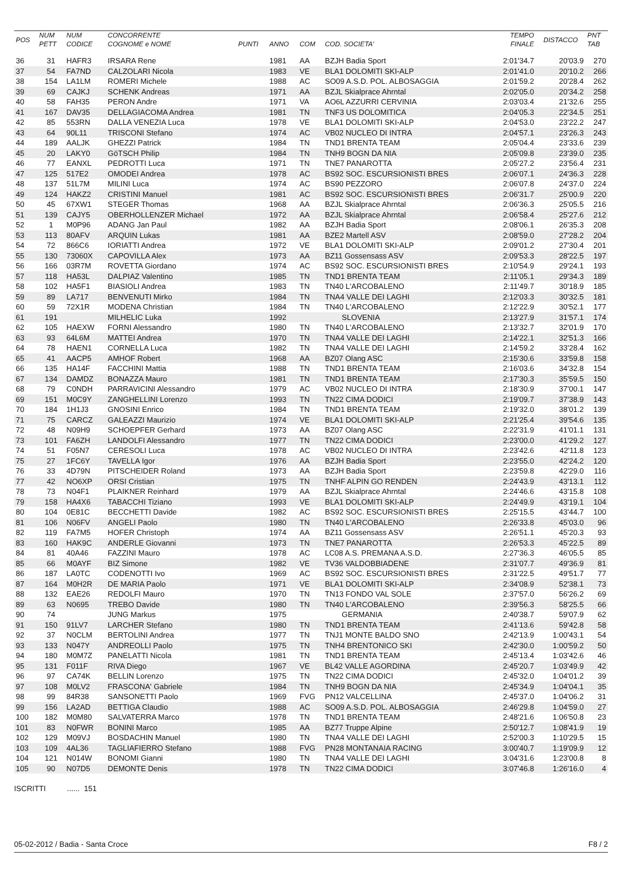| POS | NUM PETT | NUM CODICE | CONCORRENTE COGNOME e NOME | PUNTI | ANNO | COM | COD. SOCIETA' | TEMPO FINALE | DISTACCO | PNT TAB |
| --- | --- | --- | --- | --- | --- | --- | --- | --- | --- | --- |
| 36 | 31 | HAFR3 | IRSARA Rene | | 1981 | AA | BZJH Badia Sport | 2:01'34.7 | 20'03.9 | 270 |
| 37 | 54 | FA7ND | CALZOLARI Nicola | | 1983 | VE | BLA1 DOLOMITI SKI-ALP | 2:01'41.0 | 20'10.2 | 266 |
| 38 | 154 | LA1LM | ROMERI Michele | | 1988 | AC | SO09 A.S.D. POL. ALBOSAGGIA | 2:01'59.2 | 20'28.4 | 262 |
| 39 | 69 | CAJKJ | SCHENK Andreas | | 1971 | AA | BZJL Skialprace Ahrntal | 2:02'05.0 | 20'34.2 | 258 |
| 40 | 58 | FAH35 | PERON Andre | | 1971 | VA | AO6L AZZURRI CERVINIA | 2:03'03.4 | 21'32.6 | 255 |
| 41 | 167 | DAV35 | DELLAGIACOMA Andrea | | 1981 | TN | TNF3 US DOLOMITICA | 2:04'05.3 | 22'34.5 | 251 |
| 42 | 85 | 553RN | DALLA VENEZIA Luca | | 1978 | VE | BLA1 DOLOMITI SKI-ALP | 2:04'53.0 | 23'22.2 | 247 |
| 43 | 64 | 90L11 | TRISCONI Stefano | | 1974 | AC | VB02 NUCLEO DI INTRA | 2:04'57.1 | 23'26.3 | 243 |
| 44 | 189 | AALJK | GHEZZI Patrick | | 1984 | TN | TND1 BRENTA TEAM | 2:05'04.4 | 23'33.6 | 239 |
| 45 | 20 | LAKY0 | GöTSCH Philip | | 1984 | TN | TNH9 BOGN DA NIA | 2:05'09.8 | 23'39.0 | 235 |
| 46 | 77 | EANXL | PEDROTTI Luca | | 1971 | TN | TNE7 PANAROTTA | 2:05'27.2 | 23'56.4 | 231 |
| 47 | 125 | 517E2 | OMODEI Andrea | | 1978 | AC | BS92 SOC. ESCURSIONISTI BRES | 2:06'07.1 | 24'36.3 | 228 |
| 48 | 137 | 51L7M | MILINI Luca | | 1974 | AC | BS90 PEZZORO | 2:06'07.8 | 24'37.0 | 224 |
| 49 | 124 | HAKZ2 | CRISTINI Manuel | | 1981 | AC | BS92 SOC. ESCURSIONISTI BRES | 2:06'31.7 | 25'00.9 | 220 |
| 50 | 45 | 67XW1 | STEGER Thomas | | 1968 | AA | BZJL Skialprace Ahrntal | 2:06'36.3 | 25'05.5 | 216 |
| 51 | 139 | CAJY5 | OBERHOLLENZER Michael | | 1972 | AA | BZJL Skialprace Ahrntal | 2:06'58.4 | 25'27.6 | 212 |
| 52 | 1 | M0P96 | ADANG Jan Paul | | 1982 | AA | BZJH Badia Sport | 2:08'06.1 | 26'35.3 | 208 |
| 53 | 113 | 80AFV | ARQUIN Lukas | | 1981 | AA | BZE2 Martell ASV | 2:08'59.0 | 27'28.2 | 204 |
| 54 | 72 | 866C6 | IORIATTI Andrea | | 1972 | VE | BLA1 DOLOMITI SKI-ALP | 2:09'01.2 | 27'30.4 | 201 |
| 55 | 130 | 73060X | CAPOVILLA Alex | | 1973 | AA | BZ11 Gossensass ASV | 2:09'53.3 | 28'22.5 | 197 |
| 56 | 166 | 03R7M | ROVETTA Giordano | | 1974 | AC | BS92 SOC. ESCURSIONISTI BRES | 2:10'54.9 | 29'24.1 | 193 |
| 57 | 118 | HA53L | DALPIAZ Valentino | | 1985 | TN | TND1 BRENTA TEAM | 2:11'05.1 | 29'34.3 | 189 |
| 58 | 102 | HA5F1 | BIASIOLI Andrea | | 1983 | TN | TN40 L'ARCOBALENO | 2:11'49.7 | 30'18.9 | 185 |
| 59 | 89 | LA717 | BENVENUTI Mirko | | 1984 | TN | TNA4 VALLE DEI LAGHI | 2:12'03.3 | 30'32.5 | 181 |
| 60 | 59 | 72X1R | MODENA Christian | | 1984 | TN | TN40 L'ARCOBALENO | 2:12'22.9 | 30'52.1 | 177 |
| 61 | 191 | | MILHELIC Luka | | 1992 | | SLOVENIA | 2:13'27.9 | 31'57.1 | 174 |
| 62 | 105 | HAEXW | FORNI Alessandro | | 1980 | TN | TN40 L'ARCOBALENO | 2:13'32.7 | 32'01.9 | 170 |
| 63 | 93 | 64L6M | MATTEI Andrea | | 1970 | TN | TNA4 VALLE DEI LAGHI | 2:14'22.1 | 32'51.3 | 166 |
| 64 | 78 | HAEN1 | CORNELLA Luca | | 1982 | TN | TNA4 VALLE DEI LAGHI | 2:14'59.2 | 33'28.4 | 162 |
| 65 | 41 | AACP5 | AMHOF Robert | | 1968 | AA | BZ07 Olang ASC | 2:15'30.6 | 33'59.8 | 158 |
| 66 | 135 | HA14F | FACCHINI Mattia | | 1988 | TN | TND1 BRENTA TEAM | 2:16'03.6 | 34'32.8 | 154 |
| 67 | 134 | DAMDZ | BONAZZA Mauro | | 1981 | TN | TND1 BRENTA TEAM | 2:17'30.3 | 35'59.5 | 150 |
| 68 | 79 | C0NDH | PARRAVICINI Alessandro | | 1979 | AC | VB02 NUCLEO DI INTRA | 2:18'30.9 | 37'00.1 | 147 |
| 69 | 151 | M0C9Y | ZANGHELLINI Lorenzo | | 1993 | TN | TN22 CIMA DODICI | 2:19'09.7 | 37'38.9 | 143 |
| 70 | 184 | 1H1J3 | GNOSINI Enrico | | 1984 | TN | TND1 BRENTA TEAM | 2:19'32.0 | 38'01.2 | 139 |
| 71 | 75 | CARCZ | GALEAZZI Maurizio | | 1974 | VE | BLA1 DOLOMITI SKI-ALP | 2:21'25.4 | 39'54.6 | 135 |
| 72 | 48 | N09H9 | SCHOEPFER Gerhard | | 1973 | AA | BZ07 Olang ASC | 2:22'31.9 | 41'01.1 | 131 |
| 73 | 101 | FA6ZH | LANDOLFI Alessandro | | 1977 | TN | TN22 CIMA DODICI | 2:23'00.0 | 41'29.2 | 127 |
| 74 | 51 | F05N7 | CERESOLI Luca | | 1978 | AC | VB02 NUCLEO DI INTRA | 2:23'42.6 | 42'11.8 | 123 |
| 75 | 27 | 1FC6Y | TAVELLA Igor | | 1976 | AA | BZJH Badia Sport | 2:23'55.0 | 42'24.2 | 120 |
| 76 | 33 | 4D79N | PITSCHEIDER Roland | | 1973 | AA | BZJH Badia Sport | 2:23'59.8 | 42'29.0 | 116 |
| 77 | 42 | NO6XP | ORSI Cristian | | 1975 | TN | TNHF ALPIN GO RENDEN | 2:24'43.9 | 43'13.1 | 112 |
| 78 | 73 | N04F1 | PLAIKNER Reinhard | | 1979 | AA | BZJL Skialprace Ahrntal | 2:24'46.6 | 43'15.8 | 108 |
| 79 | 158 | HA4X6 | TABACCHI Tiziano | | 1993 | VE | BLA1 DOLOMITI SKI-ALP | 2:24'49.9 | 43'19.1 | 104 |
| 80 | 104 | 0E81C | BECCHETTI Davide | | 1982 | AC | BS92 SOC. ESCURSIONISTI BRES | 2:25'15.5 | 43'44.7 | 100 |
| 81 | 106 | N06FV | ANGELI Paolo | | 1980 | TN | TN40 L'ARCOBALENO | 2:26'33.8 | 45'03.0 | 96 |
| 82 | 119 | FA7M5 | HOFER Christoph | | 1974 | AA | BZ11 Gossensass ASV | 2:26'51.1 | 45'20.3 | 93 |
| 83 | 160 | HAK9C | ANDERLE Giovanni | | 1973 | TN | TNE7 PANAROTTA | 2:26'53.3 | 45'22.5 | 89 |
| 84 | 81 | 40A46 | FAZZINI Mauro | | 1978 | AC | LC08 A.S. PREMANA A.S.D. | 2:27'36.3 | 46'05.5 | 85 |
| 85 | 66 | M0AYF | BIZ Simone | | 1982 | VE | TV36 VALDOBBIADENE | 2:31'07.7 | 49'36.9 | 81 |
| 86 | 187 | LA0TC | CODENOTTI Ivo | | 1969 | AC | BS92 SOC. ESCURSIONISTI BRES | 2:31'22.5 | 49'51.7 | 77 |
| 87 | 164 | M0H2R | DE MARIA Paolo | | 1971 | VE | BLA1 DOLOMITI SKI-ALP | 2:34'08.9 | 52'38.1 | 73 |
| 88 | 132 | EAE26 | REDOLFI Mauro | | 1970 | TN | TN13 FONDO VAL SOLE | 2:37'57.0 | 56'26.2 | 69 |
| 89 | 63 | N0695 | TREBO Davide | | 1980 | TN | TN40 L'ARCOBALENO | 2:39'56.3 | 58'25.5 | 66 |
| 90 | 74 | | JUNG Markus | | 1975 | | GERMANIA | 2:40'38.7 | 59'07.9 | 62 |
| 91 | 150 | 91LV7 | LARCHER Stefano | | 1980 | TN | TND1 BRENTA TEAM | 2:41'13.6 | 59'42.8 | 58 |
| 92 | 37 | N0CLM | BERTOLINI Andrea | | 1977 | TN | TNJ1 MONTE BALDO SNO | 2:42'13.9 | 1:00'43.1 | 54 |
| 93 | 133 | N047Y | ANDREOLLI Paolo | | 1975 | TN | TNH4 BRENTONICO SKI | 2:42'30.0 | 1:00'59.2 | 50 |
| 94 | 180 | M0M7Z | PANELATTI Nicola | | 1981 | TN | TND1 BRENTA TEAM | 2:45'13.4 | 1:03'42.6 | 46 |
| 95 | 131 | F011F | RIVA Diego | | 1967 | VE | BL42 VALLE AGORDINA | 2:45'20.7 | 1:03'49.9 | 42 |
| 96 | 97 | CA74K | BELLIN Lorenzo | | 1975 | TN | TN22 CIMA DODICI | 2:45'32.0 | 1:04'01.2 | 39 |
| 97 | 108 | M0LV2 | FRASCONA' Gabriele | | 1984 | TN | TNH9 BOGN DA NIA | 2:45'34.9 | 1:04'04.1 | 35 |
| 98 | 99 | 84R38 | SANSONETTI Paolo | | 1969 | FVG | PN12 VALCELLINA | 2:45'37.0 | 1:04'06.2 | 31 |
| 99 | 156 | LA2AD | BETTIGA Claudio | | 1988 | AC | SO09 A.S.D. POL. ALBOSAGGIA | 2:46'29.8 | 1:04'59.0 | 27 |
| 100 | 182 | M0M80 | SALVATERRA Marco | | 1978 | TN | TND1 BRENTA TEAM | 2:48'21.6 | 1:06'50.8 | 23 |
| 101 | 83 | N0FWR | BONINI Marco | | 1985 | AA | BZ77 Truppe Alpine | 2:50'12.7 | 1:08'41.9 | 19 |
| 102 | 129 | M09VJ | BOSDACHIN Manuel | | 1980 | TN | TNA4 VALLE DEI LAGHI | 2:52'00.3 | 1:10'29.5 | 15 |
| 103 | 109 | 4AL36 | TAGLIAFIERRO Stefano | | 1988 | FVG | PN28 MONTANAIA RACING | 3:00'40.7 | 1:19'09.9 | 12 |
| 104 | 121 | N014W | BONOMI Gianni | | 1980 | TN | TNA4 VALLE DEI LAGHI | 3:04'31.6 | 1:23'00.8 | 8 |
| 105 | 90 | N07D5 | DEMONTE Denis | | 1978 | TN | TN22 CIMA DODICI | 3:07'46.8 | 1:26'16.0 | 4 |
ISCRITTI ...... 151
05-02-2012 / Badia - Santa Croce F8 / 2